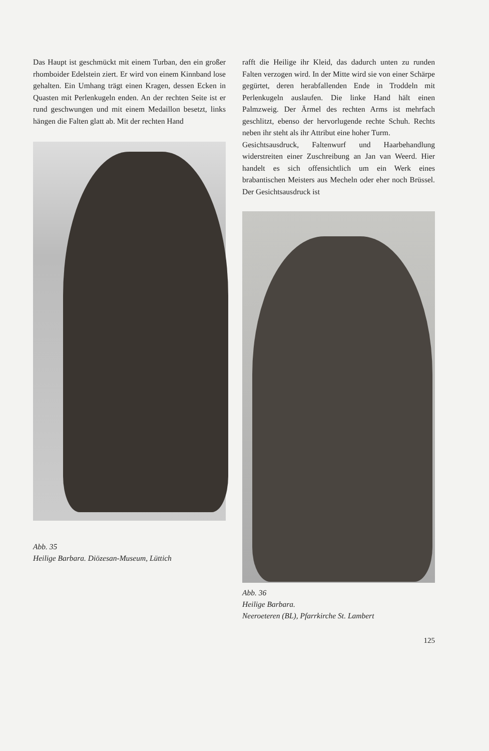Das Haupt ist geschmückt mit einem Turban, den ein großer rhomboider Edelstein ziert. Er wird von einem Kinnband lose gehalten. Ein Umhang trägt einen Kragen, dessen Ecken in Quasten mit Perlenkugeln enden. An der rechten Seite ist er rund geschwungen und mit einem Medaillon besetzt, links hängen die Falten glatt ab. Mit der rechten Hand
Abb. 35
Heilige Barbara. Diözesan-Museum, Lüttich
rafft die Heilige ihr Kleid, das dadurch unten zu runden Falten verzogen wird. In der Mitte wird sie von einer Schärpe gegürtet, deren herabfallenden Ende in Troddeln mit Perlenkugeln auslaufen. Die linke Hand hält einen Palmzweig. Der Ärmel des rechten Arms ist mehrfach geschlitzt, ebenso der hervorlugende rechte Schuh. Rechts neben ihr steht als ihr Attribut eine hoher Turm.
Gesichtsausdruck, Faltenwurf und Haarbehandlung widerstreiten einer Zuschreibung an Jan van Weerd. Hier handelt es sich offensichtlich um ein Werk eines brabantischen Meisters aus Mecheln oder eher noch Brüssel. Der Gesichtsausdruck ist
Abb. 36
Heilige Barbara.
Neeroeteren (BL), Pfarrkirche St. Lambert
125